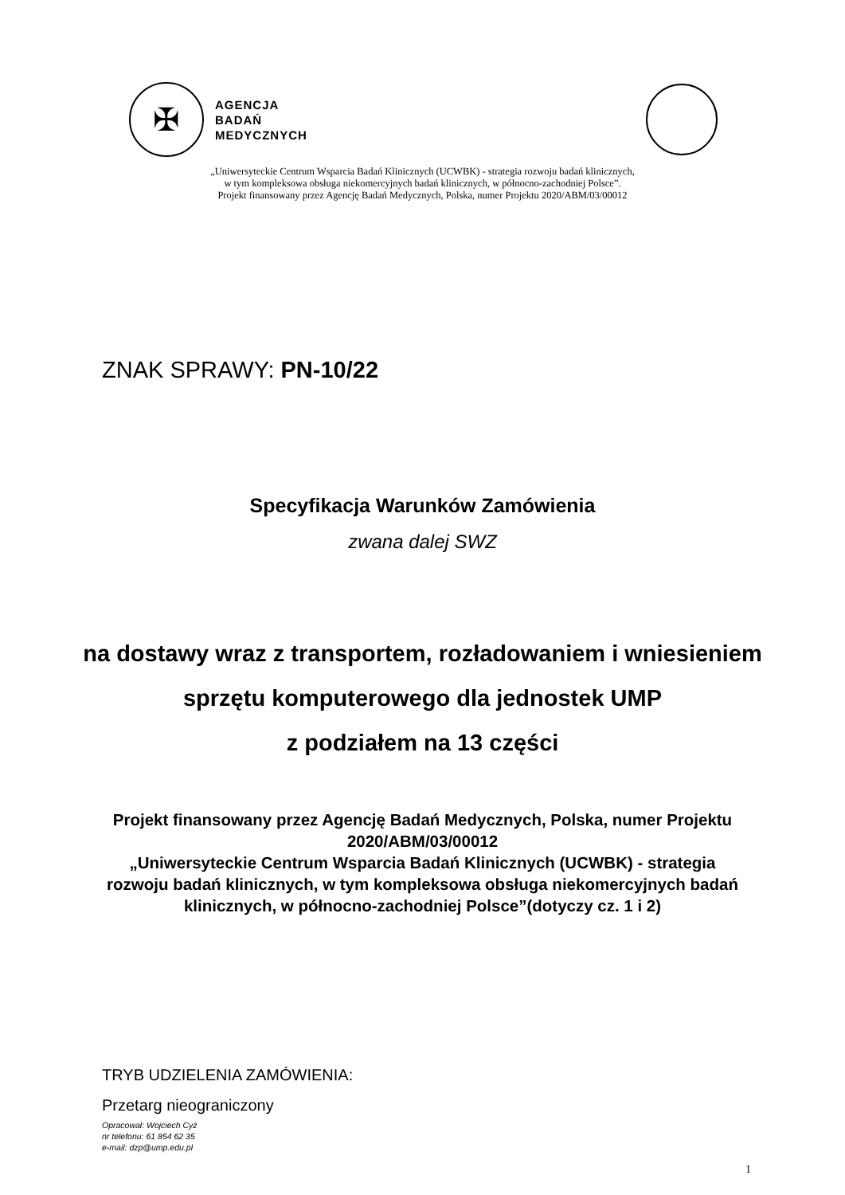✠
AGENCJA
BADAŃ
MEDYCZNYCH
„Uniwersyteckie Centrum Wsparcia Badań Klinicznych (UCWBK) - strategia rozwoju badań klinicznych,
w tym kompleksowa obsługa niekomercyjnych badań klinicznych, w północno-zachodniej Polsce”.
Projekt finansowany przez Agencję Badań Medycznych, Polska, numer Projektu 2020/ABM/03/00012
ZNAK SPRAWY: PN-10/22
Specyfikacja Warunków Zamówienia
zwana dalej SWZ
na dostawy wraz z transportem, rozładowaniem i wniesieniem
sprzętu komputerowego dla jednostek UMP
z podziałem na 13 części
Projekt finansowany przez Agencję Badań Medycznych, Polska, numer Projektu
2020/ABM/03/00012
„Uniwersyteckie Centrum Wsparcia Badań Klinicznych (UCWBK) - strategia
rozwoju badań klinicznych, w tym kompleksowa obsługa niekomercyjnych badań
klinicznych, w północno-zachodniej Polsce”(dotyczy cz. 1 i 2)
TRYB UDZIELENIA ZAMÓWIENIA:
Przetarg nieograniczony
Opracował: Wojciech Cyż
nr telefonu: 61 854 62 35
e-mail: dzp@ump.edu.pl
1